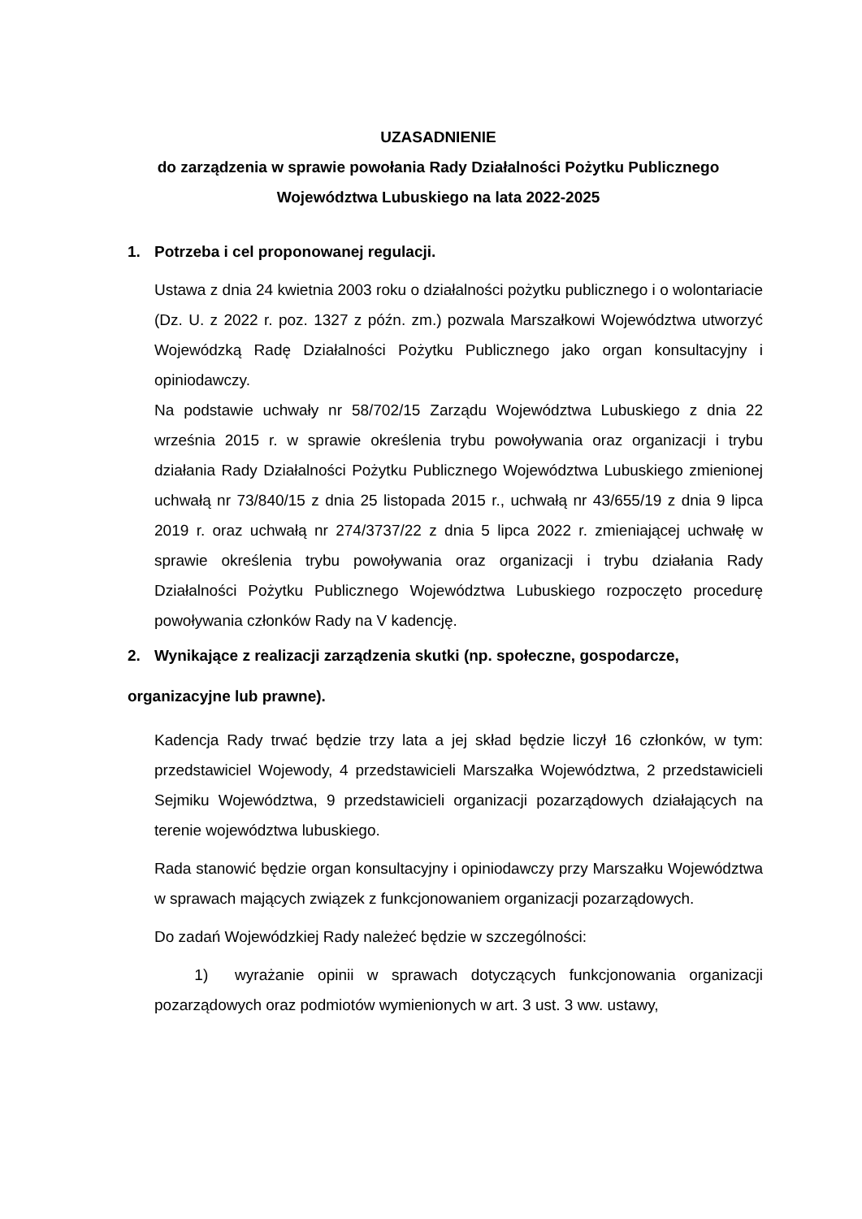UZASADNIENIE
do zarządzenia w sprawie powołania Rady Działalności Pożytku Publicznego
Województwa Lubuskiego na lata 2022-2025
1. Potrzeba i cel proponowanej regulacji.
Ustawa z dnia 24 kwietnia 2003 roku o działalności pożytku publicznego i o wolontariacie (Dz. U. z 2022 r. poz. 1327 z późn. zm.) pozwala Marszałkowi Województwa utworzyć Wojewódzką Radę Działalności Pożytku Publicznego jako organ konsultacyjny i opiniodawczy.
Na podstawie uchwały nr 58/702/15 Zarządu Województwa Lubuskiego z dnia 22 września 2015 r. w sprawie określenia trybu powoływania oraz organizacji i trybu działania Rady Działalności Pożytku Publicznego Województwa Lubuskiego zmienionej uchwałą nr 73/840/15 z dnia 25 listopada 2015 r., uchwałą nr 43/655/19 z dnia 9 lipca 2019 r. oraz uchwałą nr 274/3737/22 z dnia 5 lipca 2022 r. zmieniającej uchwałę w sprawie określenia trybu powoływania oraz organizacji i trybu działania Rady Działalności Pożytku Publicznego Województwa Lubuskiego rozpoczęto procedurę powoływania członków Rady na V kadencję.
2. Wynikające z realizacji zarządzenia skutki (np. społeczne, gospodarcze,
organizacyjne lub prawne).
Kadencja Rady trwać będzie trzy lata a jej skład będzie liczył 16 członków, w tym: przedstawiciel Wojewody, 4 przedstawicieli Marszałka Województwa, 2 przedstawicieli Sejmiku Województwa, 9 przedstawicieli organizacji pozarządowych działających na terenie województwa lubuskiego.
Rada stanowić będzie organ konsultacyjny i opiniodawczy przy Marszałku Województwa w sprawach mających związek z funkcjonowaniem organizacji pozarządowych.
Do zadań Wojewódzkiej Rady należeć będzie w szczególności:
1) wyrażanie opinii w sprawach dotyczących funkcjonowania organizacji pozarządowych oraz podmiotów wymienionych w art. 3 ust. 3 ww. ustawy,